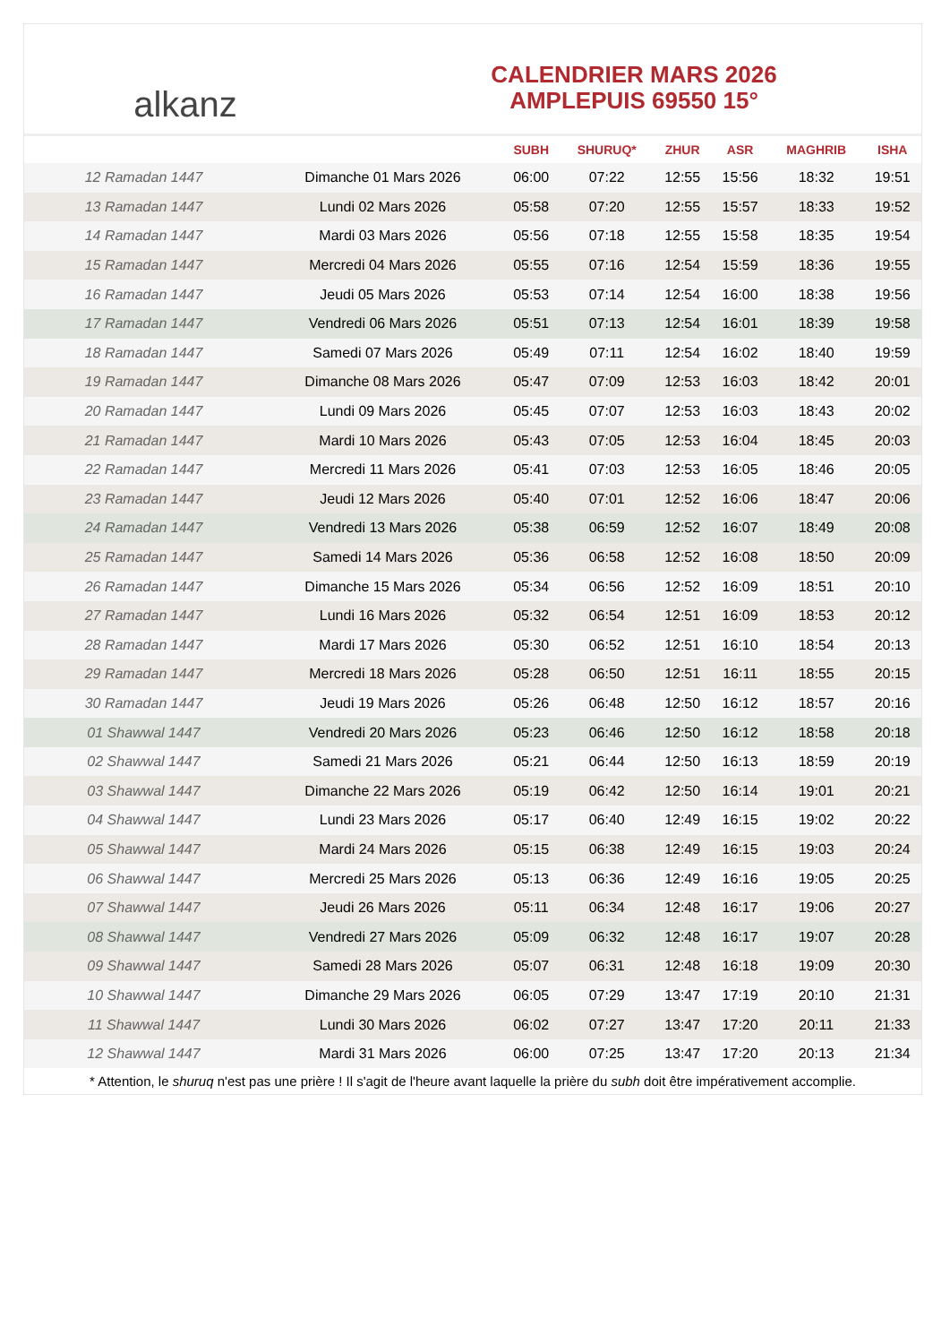alkanz
CALENDRIER MARS 2026
AMPLEPUIS 69550 15°
| | | SUBH | SHURUQ* | ZHUR | ASR | MAGHRIB | ISHA |
| --- | --- | --- | --- | --- | --- | --- | --- |
| 12 Ramadan 1447 | Dimanche 01 Mars 2026 | 06:00 | 07:22 | 12:55 | 15:56 | 18:32 | 19:51 |
| 13 Ramadan 1447 | Lundi 02 Mars 2026 | 05:58 | 07:20 | 12:55 | 15:57 | 18:33 | 19:52 |
| 14 Ramadan 1447 | Mardi 03 Mars 2026 | 05:56 | 07:18 | 12:55 | 15:58 | 18:35 | 19:54 |
| 15 Ramadan 1447 | Mercredi 04 Mars 2026 | 05:55 | 07:16 | 12:54 | 15:59 | 18:36 | 19:55 |
| 16 Ramadan 1447 | Jeudi 05 Mars 2026 | 05:53 | 07:14 | 12:54 | 16:00 | 18:38 | 19:56 |
| 17 Ramadan 1447 | Vendredi 06 Mars 2026 | 05:51 | 07:13 | 12:54 | 16:01 | 18:39 | 19:58 |
| 18 Ramadan 1447 | Samedi 07 Mars 2026 | 05:49 | 07:11 | 12:54 | 16:02 | 18:40 | 19:59 |
| 19 Ramadan 1447 | Dimanche 08 Mars 2026 | 05:47 | 07:09 | 12:53 | 16:03 | 18:42 | 20:01 |
| 20 Ramadan 1447 | Lundi 09 Mars 2026 | 05:45 | 07:07 | 12:53 | 16:03 | 18:43 | 20:02 |
| 21 Ramadan 1447 | Mardi 10 Mars 2026 | 05:43 | 07:05 | 12:53 | 16:04 | 18:45 | 20:03 |
| 22 Ramadan 1447 | Mercredi 11 Mars 2026 | 05:41 | 07:03 | 12:53 | 16:05 | 18:46 | 20:05 |
| 23 Ramadan 1447 | Jeudi 12 Mars 2026 | 05:40 | 07:01 | 12:52 | 16:06 | 18:47 | 20:06 |
| 24 Ramadan 1447 | Vendredi 13 Mars 2026 | 05:38 | 06:59 | 12:52 | 16:07 | 18:49 | 20:08 |
| 25 Ramadan 1447 | Samedi 14 Mars 2026 | 05:36 | 06:58 | 12:52 | 16:08 | 18:50 | 20:09 |
| 26 Ramadan 1447 | Dimanche 15 Mars 2026 | 05:34 | 06:56 | 12:52 | 16:09 | 18:51 | 20:10 |
| 27 Ramadan 1447 | Lundi 16 Mars 2026 | 05:32 | 06:54 | 12:51 | 16:09 | 18:53 | 20:12 |
| 28 Ramadan 1447 | Mardi 17 Mars 2026 | 05:30 | 06:52 | 12:51 | 16:10 | 18:54 | 20:13 |
| 29 Ramadan 1447 | Mercredi 18 Mars 2026 | 05:28 | 06:50 | 12:51 | 16:11 | 18:55 | 20:15 |
| 30 Ramadan 1447 | Jeudi 19 Mars 2026 | 05:26 | 06:48 | 12:50 | 16:12 | 18:57 | 20:16 |
| 01 Shawwal 1447 | Vendredi 20 Mars 2026 | 05:23 | 06:46 | 12:50 | 16:12 | 18:58 | 20:18 |
| 02 Shawwal 1447 | Samedi 21 Mars 2026 | 05:21 | 06:44 | 12:50 | 16:13 | 18:59 | 20:19 |
| 03 Shawwal 1447 | Dimanche 22 Mars 2026 | 05:19 | 06:42 | 12:50 | 16:14 | 19:01 | 20:21 |
| 04 Shawwal 1447 | Lundi 23 Mars 2026 | 05:17 | 06:40 | 12:49 | 16:15 | 19:02 | 20:22 |
| 05 Shawwal 1447 | Mardi 24 Mars 2026 | 05:15 | 06:38 | 12:49 | 16:15 | 19:03 | 20:24 |
| 06 Shawwal 1447 | Mercredi 25 Mars 2026 | 05:13 | 06:36 | 12:49 | 16:16 | 19:05 | 20:25 |
| 07 Shawwal 1447 | Jeudi 26 Mars 2026 | 05:11 | 06:34 | 12:48 | 16:17 | 19:06 | 20:27 |
| 08 Shawwal 1447 | Vendredi 27 Mars 2026 | 05:09 | 06:32 | 12:48 | 16:17 | 19:07 | 20:28 |
| 09 Shawwal 1447 | Samedi 28 Mars 2026 | 05:07 | 06:31 | 12:48 | 16:18 | 19:09 | 20:30 |
| 10 Shawwal 1447 | Dimanche 29 Mars 2026 | 06:05 | 07:29 | 13:47 | 17:19 | 20:10 | 21:31 |
| 11 Shawwal 1447 | Lundi 30 Mars 2026 | 06:02 | 07:27 | 13:47 | 17:20 | 20:11 | 21:33 |
| 12 Shawwal 1447 | Mardi 31 Mars 2026 | 06:00 | 07:25 | 13:47 | 17:20 | 20:13 | 21:34 |
* Attention, le shuruq n'est pas une prière ! Il s'agit de l'heure avant laquelle la prière du subh doit être impérativement accomplie.